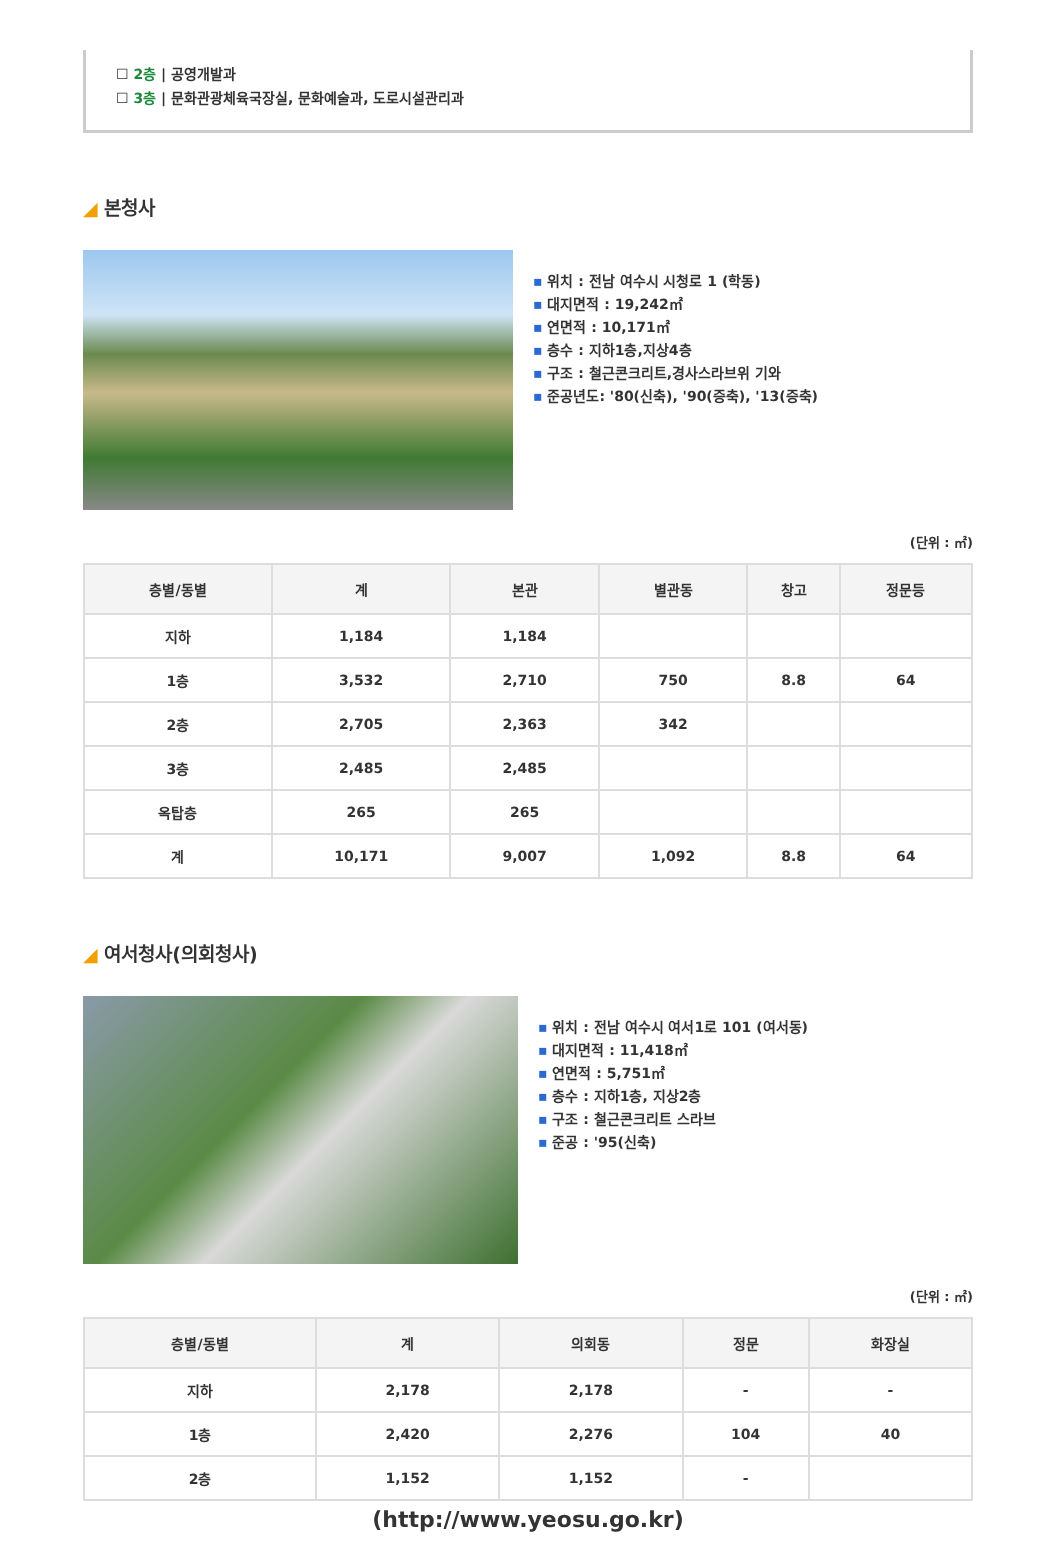☐ 2층 | 공영개발과
☐ 3층 | 문화관광체육국장실, 문화예술과, 도로시설관리과
◢ 본청사
위치 : 전남 여수시 시청로 1 (학동)
대지면적 : 19,242㎡
연면적 : 10,171㎡
층수 : 지하1층,지상4층
구조 : 철근콘크리트,경사스라브위 기와
준공년도: '80(신축), '90(증축), '13(증축)
(단위 : ㎡)
| 층별/동별 | 계 | 본관 | 별관동 | 창고 | 정문등 |
| --- | --- | --- | --- | --- | --- |
| 지하 | 1,184 | 1,184 | | | |
| 1층 | 3,532 | 2,710 | 750 | 8.8 | 64 |
| 2층 | 2,705 | 2,363 | 342 | | |
| 3층 | 2,485 | 2,485 | | | |
| 옥탑층 | 265 | 265 | | | |
| 계 | 10,171 | 9,007 | 1,092 | 8.8 | 64 |
◢ 여서청사(의회청사)
위치 : 전남 여수시 여서1로 101 (여서동)
대지면적 : 11,418㎡
연면적 : 5,751㎡
층수 : 지하1층, 지상2층
구조 : 철근콘크리트 스라브
준공 : '95(신축)
(단위 : ㎡)
| 층별/동별 | 계 | 의회동 | 정문 | 화장실 |
| --- | --- | --- | --- | --- |
| 지하 | 2,178 | 2,178 | - | - |
| 1층 | 2,420 | 2,276 | 104 | 40 |
| 2층 | 1,152 | 1,152 | - | |
(http://www.yeosu.go.kr)